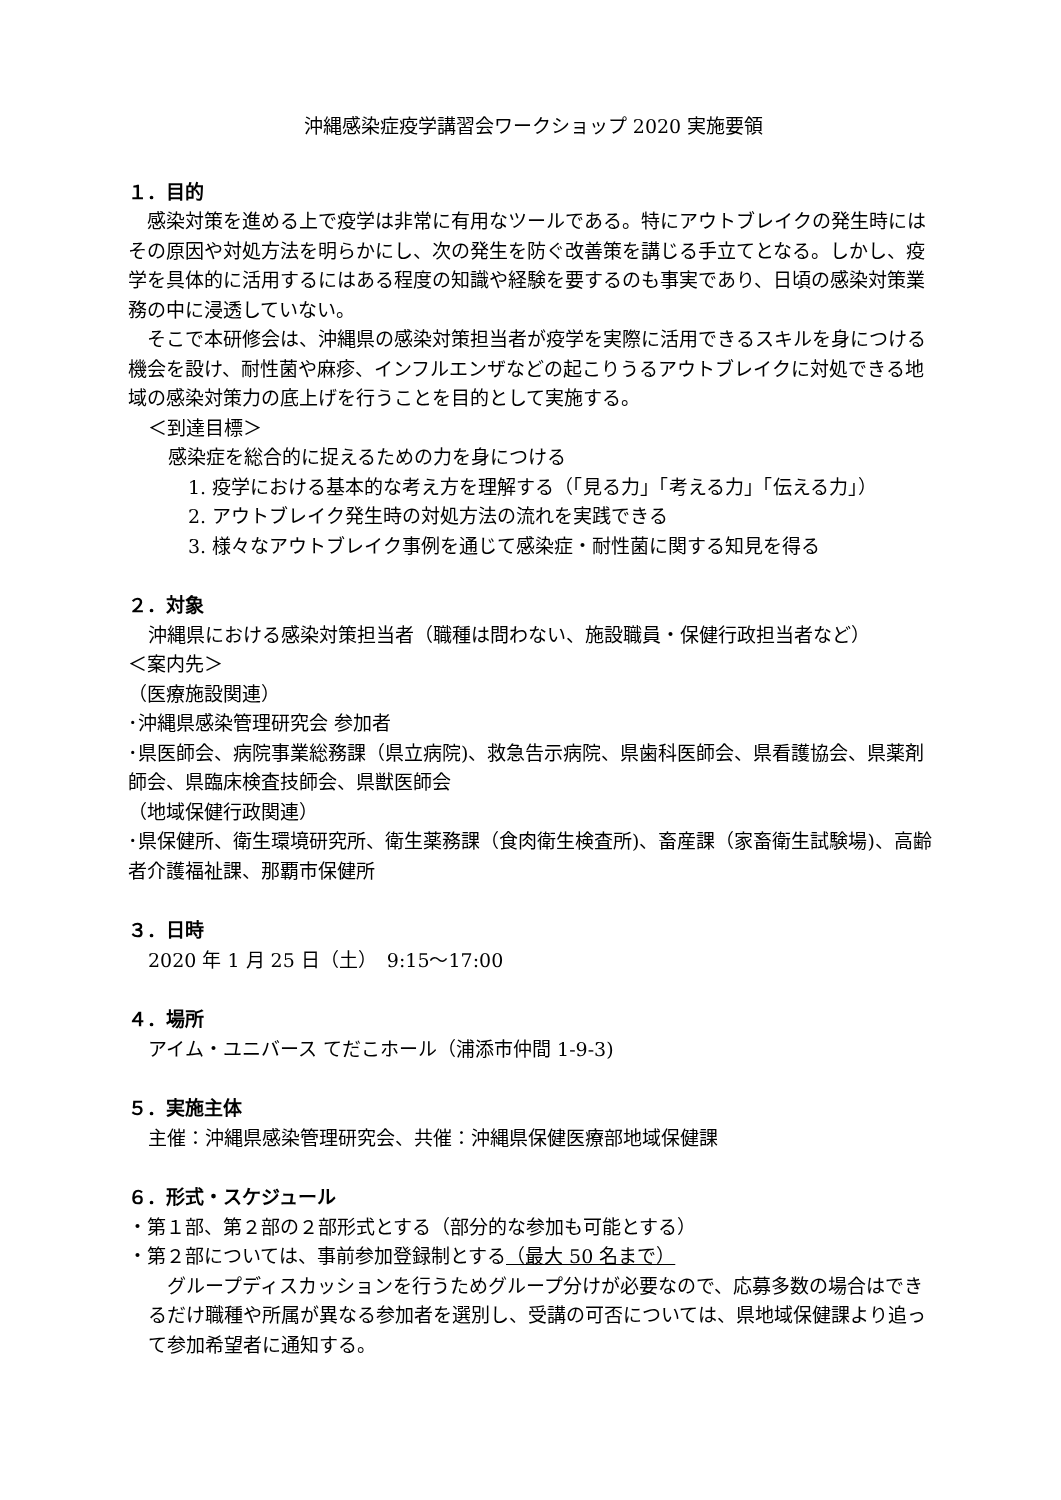沖縄感染症疫学講習会ワークショップ 2020 実施要領
１．目的
　感染対策を進める上で疫学は非常に有用なツールである。特にアウトブレイクの発生時にはその原因や対処方法を明らかにし、次の発生を防ぐ改善策を講じる手立てとなる。しかし、疫学を具体的に活用するにはある程度の知識や経験を要するのも事実であり、日頃の感染対策業務の中に浸透していない。
　そこで本研修会は、沖縄県の感染対策担当者が疫学を実際に活用できるスキルを身につける機会を設け、耐性菌や麻疹、インフルエンザなどの起こりうるアウトブレイクに対処できる地域の感染対策力の底上げを行うことを目的として実施する。
＜到達目標＞
感染症を総合的に捉えるための力を身につける
1. 疫学における基本的な考え方を理解する（「見る力」「考える力」「伝える力」）
2. アウトブレイク発生時の対処方法の流れを実践できる
3. 様々なアウトブレイク事例を通じて感染症・耐性菌に関する知見を得る
２．対象
沖縄県における感染対策担当者（職種は問わない、施設職員・保健行政担当者など）
＜案内先＞
（医療施設関連）
･沖縄県感染管理研究会 参加者
･県医師会、病院事業総務課（県立病院)、救急告示病院、県歯科医師会、県看護協会、県薬剤師会、県臨床検査技師会、県獣医師会
（地域保健行政関連）
･県保健所、衛生環境研究所、衛生薬務課（食肉衛生検査所)、畜産課（家畜衛生試験場)、高齢者介護福祉課、那覇市保健所
３．日時
2020 年 1 月 25 日（土）　9:15～17:00
４．場所
アイム・ユニバース てだこホール（浦添市仲間 1-9-3)
５．実施主体
主催：沖縄県感染管理研究会、共催：沖縄県保健医療部地域保健課
６．形式・スケジュール
・第１部、第２部の２部形式とする（部分的な参加も可能とする）
・第２部については、事前参加登録制とする（最大 50 名まで）
　グループディスカッションを行うためグループ分けが必要なので、応募多数の場合はできるだけ職種や所属が異なる参加者を選別し、受講の可否については、県地域保健課より追って参加希望者に通知する。